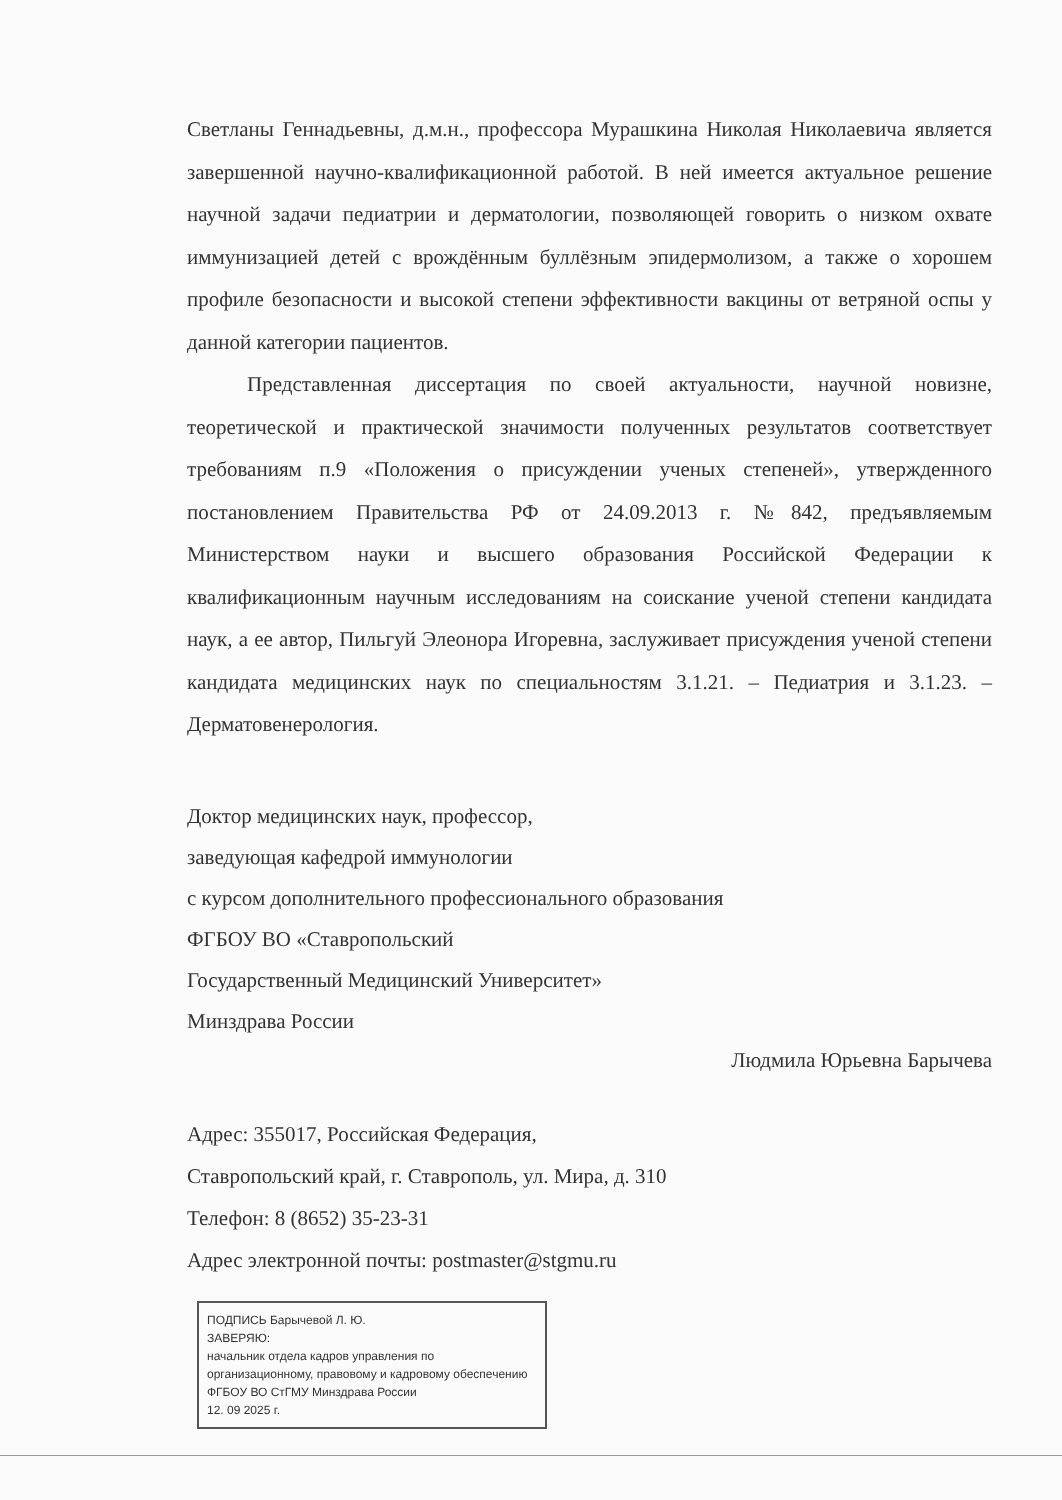Светланы Геннадьевны, д.м.н., профессора Мурашкина Николая Николаевича является завершенной научно-квалификационной работой. В ней имеется актуальное решение научной задачи педиатрии и дерматологии, позволяющей говорить о низком охвате иммунизацией детей с врождённым буллёзным эпидермолизом, а также о хорошем профиле безопасности и высокой степени эффективности вакцины от ветряной оспы у данной категории пациентов.
Представленная диссертация по своей актуальности, научной новизне, теоретической и практической значимости полученных результатов соответствует требованиям п.9 «Положения о присуждении ученых степеней», утвержденного постановлением Правительства РФ от 24.09.2013 г. №842, предъявляемым Министерством науки и высшего образования Российской Федерации к квалификационным научным исследованиям на соискание ученой степени кандидата наук, а ее автор, Пильгуй Элеонора Игоревна, заслуживает присуждения ученой степени кандидата медицинских наук по специальностям 3.1.21. – Педиатрия и 3.1.23. – Дерматовенерология.
Доктор медицинских наук, профессор,
заведующая кафедрой иммунологии
с курсом дополнительного профессионального образования
ФГБОУ ВО «Ставропольский
Государственный Медицинский Университет»
Минздрава России
Людмила Юрьевна Барычева
Адрес: 355017, Российская Федерация,
Ставропольский край, г. Ставрополь, ул. Мира, д. 310
Телефон: 8 (8652) 35-23-31
Адрес электронной почты: postmaster@stgmu.ru
ПОДПИСЬ Барычевой Л. Ю.
ЗАВЕРЯЮ:
начальник отдела кадров управления по организационному, правовому и кадровому обеспечению ФГБОУ ВО СтГМУ Минздрава России
12. 09 2025 г.